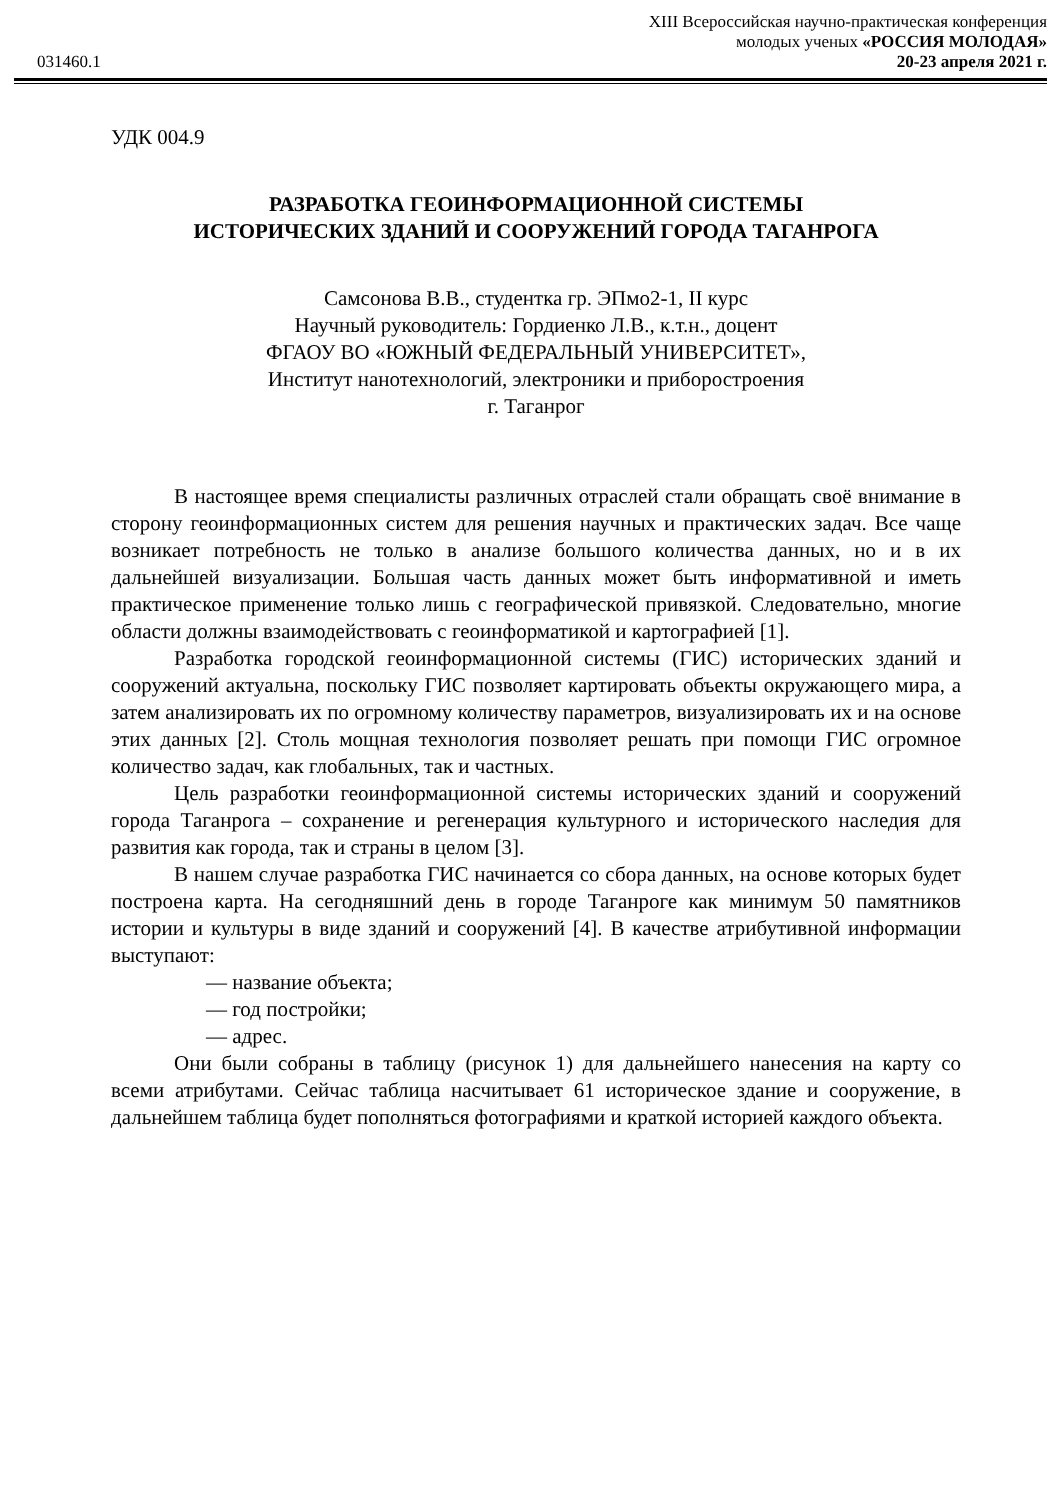XIII Всероссийская научно-практическая конференция
молодых ученых «РОССИЯ МОЛОДАЯ»
031460.1 20-23 апреля 2021 г.
УДК 004.9
РАЗРАБОТКА ГЕОИНФОРМАЦИОННОЙ СИСТЕМЫ
ИСТОРИЧЕСКИХ ЗДАНИЙ И СООРУЖЕНИЙ ГОРОДА ТАГАНРОГА
Самсонова В.В., студентка гр. ЭПмо2-1, II курс
Научный руководитель: Гордиенко Л.В., к.т.н., доцент
ФГАОУ ВО «ЮЖНЫЙ ФЕДЕРАЛЬНЫЙ УНИВЕРСИТЕТ»,
Институт нанотехнологий, электроники и приборостроения
г. Таганрог
В настоящее время специалисты различных отраслей стали обращать своё внимание в сторону геоинформационных систем для решения научных и практических задач. Все чаще возникает потребность не только в анализе большого количества данных, но и в их дальнейшей визуализации. Большая часть данных может быть информативной и иметь практическое применение только лишь с географической привязкой. Следовательно, многие области должны взаимодействовать с геоинформатикой и картографией [1].
Разработка городской геоинформационной системы (ГИС) исторических зданий и сооружений актуальна, поскольку ГИС позволяет картировать объекты окружающего мира, а затем анализировать их по огромному количеству параметров, визуализировать их и на основе этих данных [2]. Столь мощная технология позволяет решать при помощи ГИС огромное количество задач, как глобальных, так и частных.
Цель разработки геоинформационной системы исторических зданий и сооружений города Таганрога – сохранение и регенерация культурного и исторического наследия для развития как города, так и страны в целом [3].
В нашем случае разработка ГИС начинается со сбора данных, на основе которых будет построена карта. На сегодняшний день в городе Таганроге как минимум 50 памятников истории и культуры в виде зданий и сооружений [4]. В качестве атрибутивной информации выступают:
— название объекта;
— год постройки;
— адрес.
Они были собраны в таблицу (рисунок 1) для дальнейшего нанесения на карту со всеми атрибутами. Сейчас таблица насчитывает 61 историческое здание и сооружение, в дальнейшем таблица будет пополняться фотографиями и краткой историей каждого объекта.